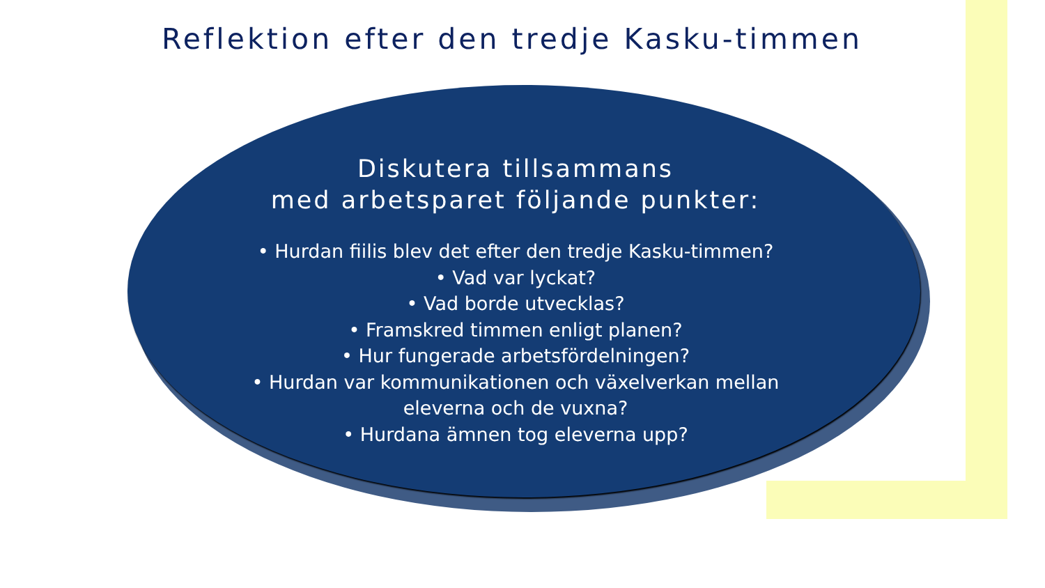Reflektion efter den tredje Kasku-timmen
Diskutera tillsammans
med arbetsparet följande punkter:
• Hurdan fiilis blev det efter den tredje Kasku-timmen?
• Vad var lyckat?
• Vad borde utvecklas?
• Framskred timmen enligt planen?
• Hur fungerade arbetsfördelningen?
• Hurdan var kommunikationen och växelverkan mellan
eleverna och de vuxna?
• Hurdana ämnen tog eleverna upp?